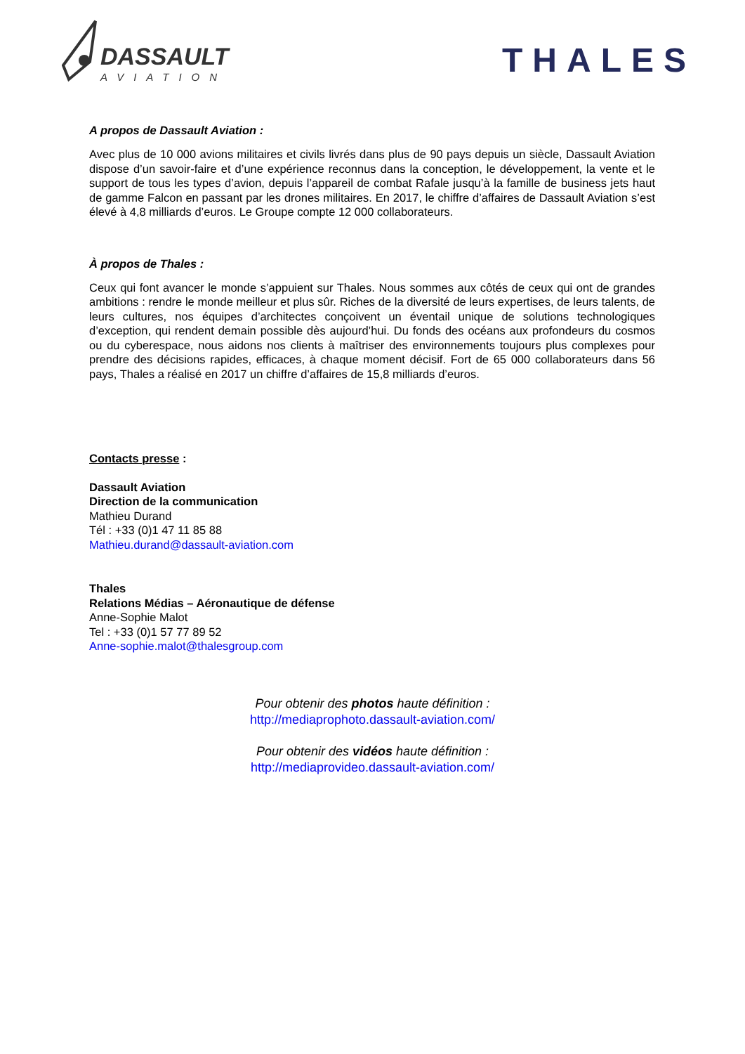DASSAULT
AVIATION
THALES
A propos de Dassault Aviation :
Avec plus de 10 000 avions militaires et civils livrés dans plus de 90 pays depuis un siècle, Dassault Aviation dispose d’un savoir-faire et d’une expérience reconnus dans la conception, le développement, la vente et le support de tous les types d’avion, depuis l’appareil de combat Rafale jusqu’à la famille de business jets haut de gamme Falcon en passant par les drones militaires. En 2017, le chiffre d’affaires de Dassault Aviation s’est élevé à 4,8 milliards d’euros. Le Groupe compte 12 000 collaborateurs.
À propos de Thales :
Ceux qui font avancer le monde s’appuient sur Thales. Nous sommes aux côtés de ceux qui ont de grandes ambitions : rendre le monde meilleur et plus sûr. Riches de la diversité de leurs expertises, de leurs talents, de leurs cultures, nos équipes d’architectes conçoivent un éventail unique de solutions technologiques d’exception, qui rendent demain possible dès aujourd’hui. Du fonds des océans aux profondeurs du cosmos ou du cyberespace, nous aidons nos clients à maîtriser des environnements toujours plus complexes pour prendre des décisions rapides, efficaces, à chaque moment décisif. Fort de 65 000 collaborateurs dans 56 pays, Thales a réalisé en 2017 un chiffre d’affaires de 15,8 milliards d’euros.
Contacts presse :
Dassault Aviation
Direction de la communication
Mathieu Durand
Tél : +33 (0)1 47 11 85 88
Mathieu.durand@dassault-aviation.com
Thales
Relations Médias – Aéronautique de défense
Anne-Sophie Malot
Tel : +33 (0)1 57 77 89 52
Anne-sophie.malot@thalesgroup.com
Pour obtenir des photos haute définition :
http://mediaprophoto.dassault-aviation.com/
Pour obtenir des vidéos haute définition :
http://mediaprovideo.dassault-aviation.com/